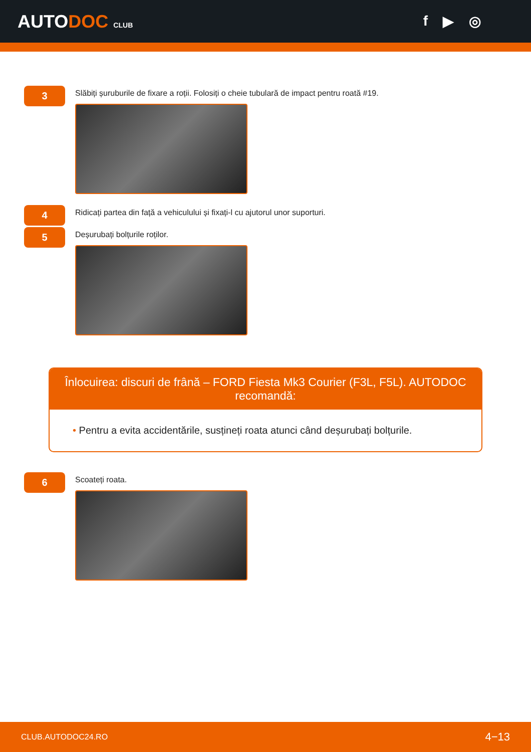AUTODOC CLUB
f ▶ ◎
3
Slăbiți șuruburile de fixare a roții. Folosiți o cheie tubulară de impact pentru roată #19.
4
Ridicați partea din față a vehiculului și fixați-l cu ajutorul unor suporturi.
5
Deșurubați bolțurile roților.
Înlocuirea: discuri de frână – FORD Fiesta Mk3 Courier (F3L, F5L). AUTODOC recomandă:
• Pentru a evita accidentările, susțineți roata atunci când deșurubați bolțurile.
6
Scoateți roata.
CLUB.AUTODOC24.RO 4−13